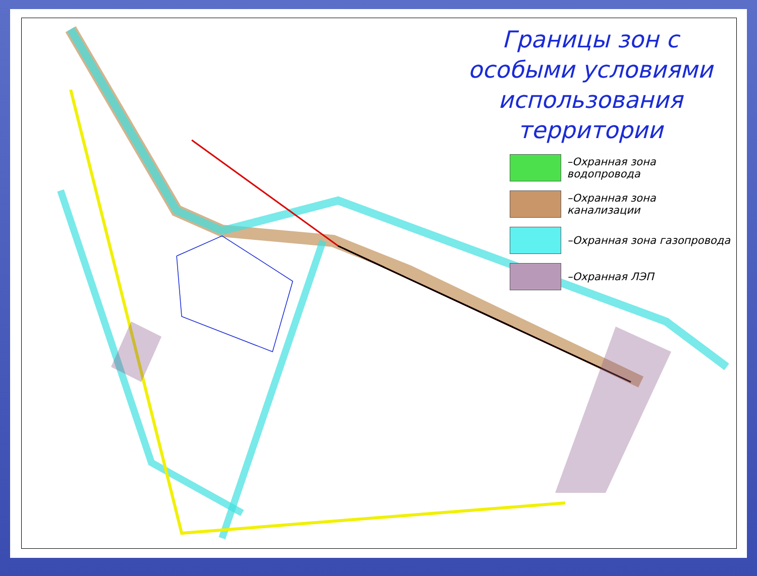Границы зон с особыми условиями использования территории
–Охранная зона водопровода
–Охранная зона канализации
–Охранная зона газопровода
–Охранная ЛЭП